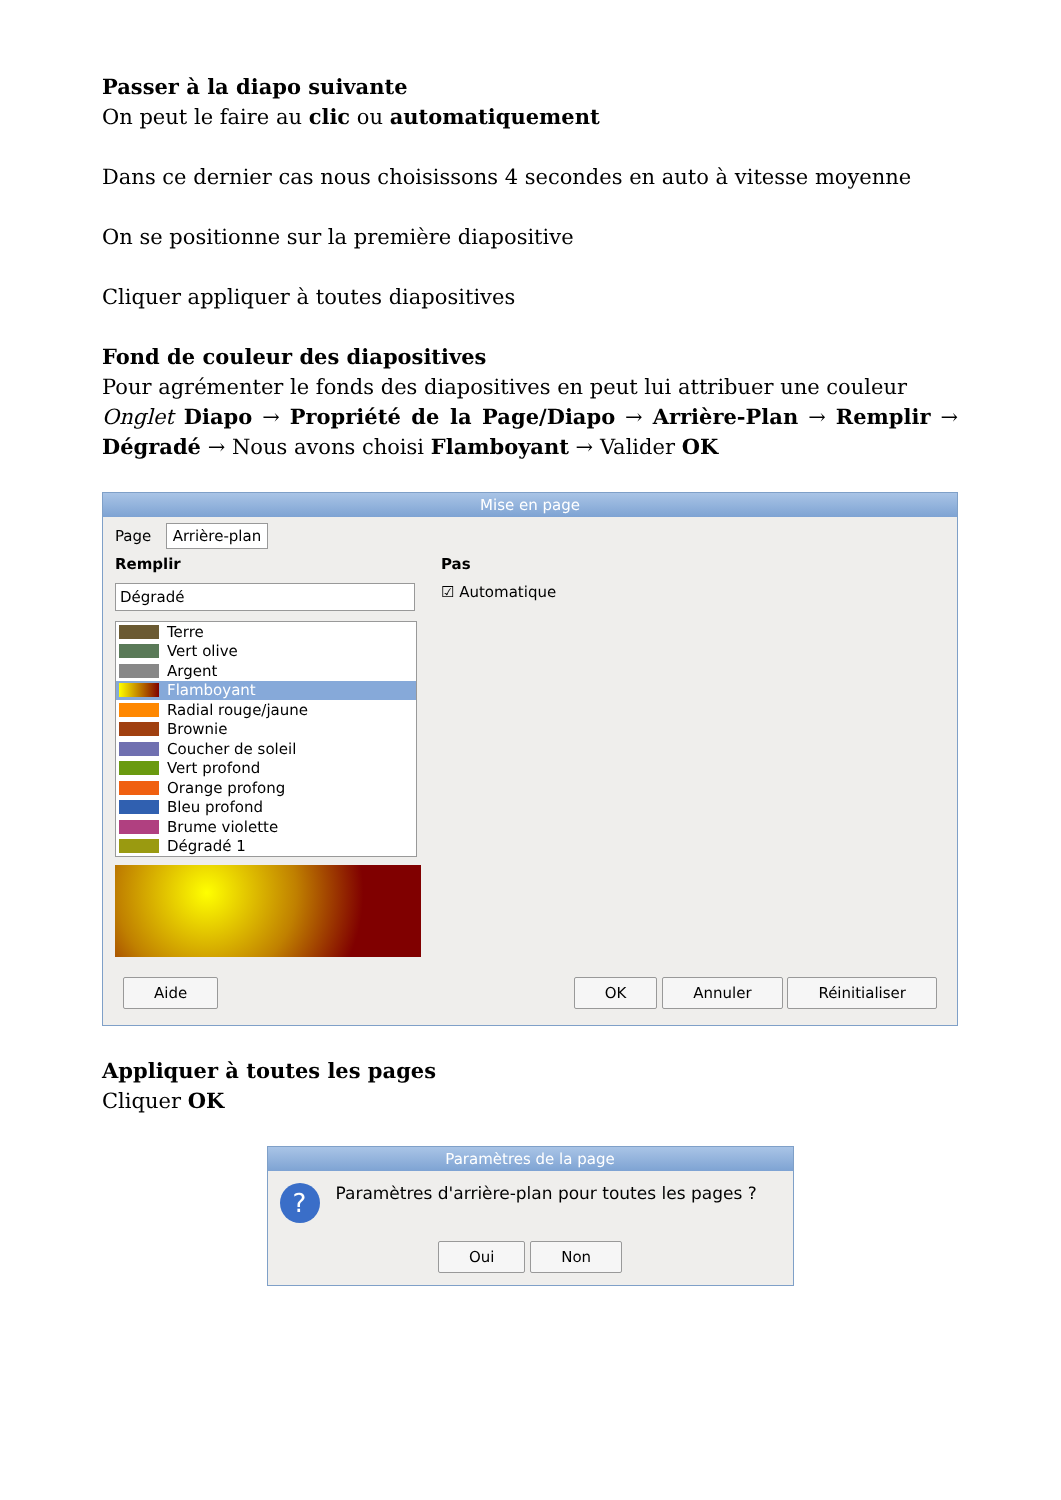Passer à la diapo suivante
On peut le faire au clic ou automatiquement
Dans ce dernier cas nous choisissons 4 secondes en auto à vitesse moyenne
On se positionne sur la première diapositive
Cliquer appliquer à toutes diapositives
Fond de couleur des diapositives
Pour agrémenter le fonds des diapositives en peut lui attribuer une couleur
Onglet Diapo → Propriété de la Page/Diapo → Arrière-Plan → Remplir → Dégradé → Nous avons choisi Flamboyant → Valider OK
Mise en page
Page Arrière-plan
Remplir
Dégradé
Terre
Vert olive
Argent
Flamboyant
Radial rouge/jaune
Brownie
Coucher de soleil
Vert profond
Orange profong
Bleu profond
Brume violette
Dégradé 1
Pas
☑ Automatique
Aide OK Annuler Réinitialiser
Appliquer à toutes les pages
Cliquer OK
Paramètres de la page
? Paramètres d'arrière-plan pour toutes les pages ?
Oui Non